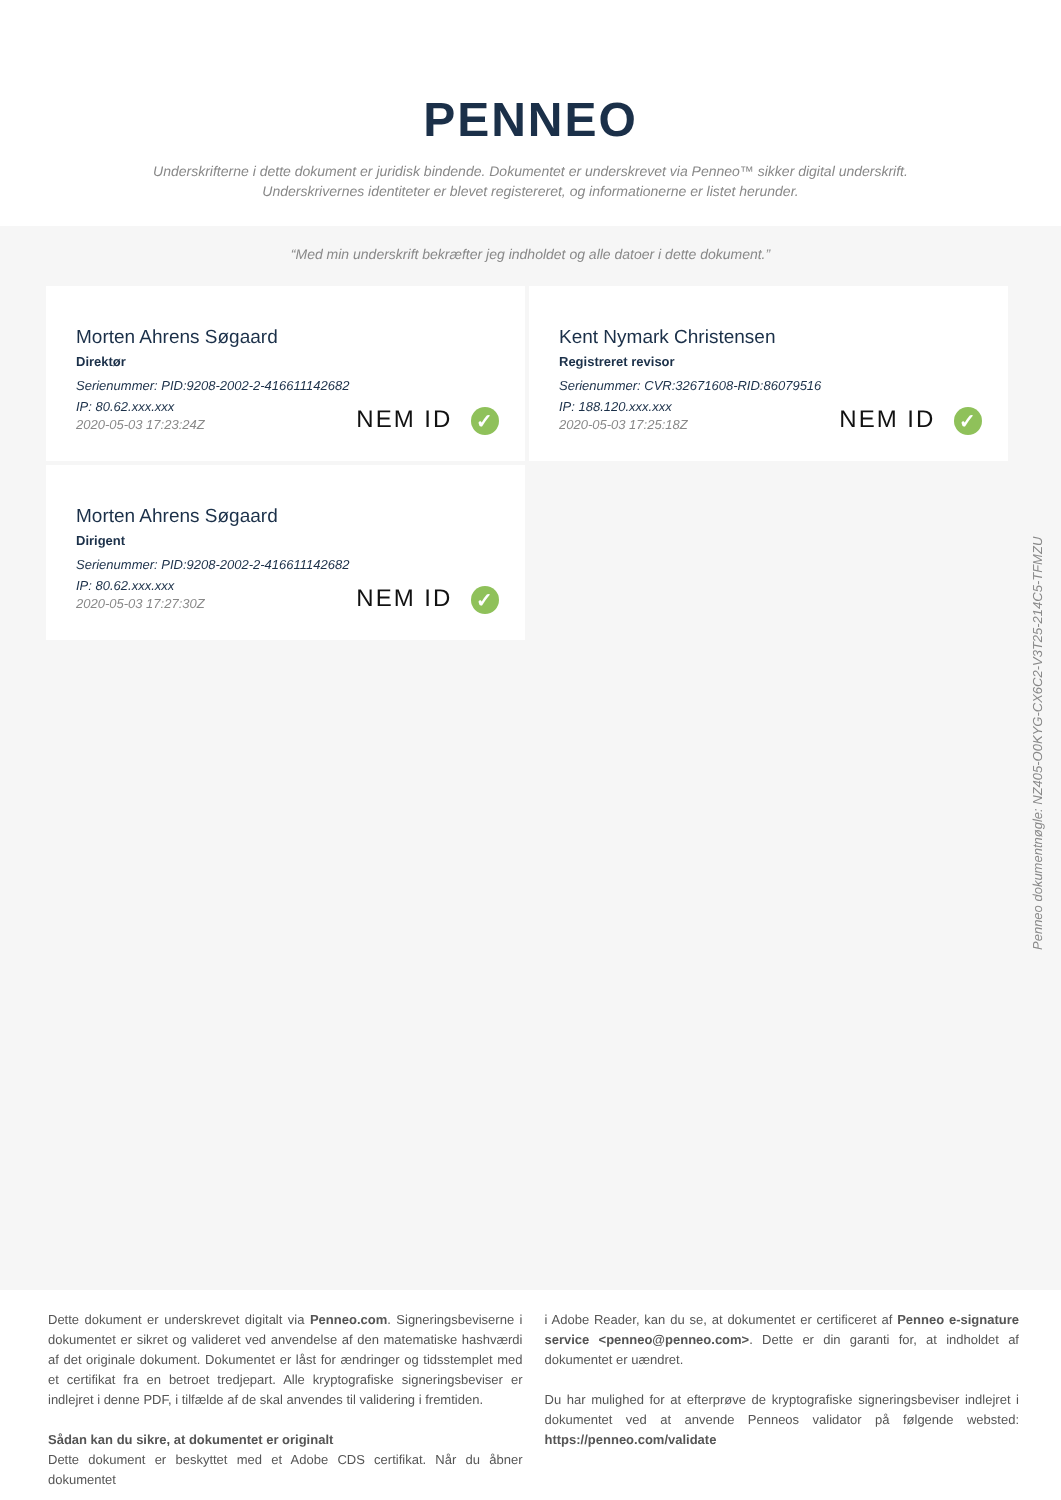PENNEO
Underskrifterne i dette dokument er juridisk bindende. Dokumentet er underskrevet via Penneo™ sikker digital underskrift.
Underskrivernes identiteter er blevet registereret, og informationerne er listet herunder.
“Med min underskrift bekræfter jeg indholdet og alle datoer i dette dokument.”
Morten Ahrens Søgaard
Direktør
Serienummer: PID:9208-2002-2-416611142682
IP: 80.62.xxx.xxx
2020-05-03 17:23:24Z
NEM ID ✓
Kent Nymark Christensen
Registreret revisor
Serienummer: CVR:32671608-RID:86079516
IP: 188.120.xxx.xxx
2020-05-03 17:25:18Z
NEM ID ✓
Morten Ahrens Søgaard
Dirigent
Serienummer: PID:9208-2002-2-416611142682
IP: 80.62.xxx.xxx
2020-05-03 17:27:30Z
NEM ID ✓
Penneo dokumentnøgle: NZ405-O0KYG-CX6C2-V3T25-214C5-TFMZU
Dette dokument er underskrevet digitalt via Penneo.com. Signeringsbeviserne i dokumentet er sikret og valideret ved anvendelse af den matematiske hashværdi af det originale dokument. Dokumentet er låst for ændringer og tidsstemplet med et certifikat fra en betroet tredjepart. Alle kryptografiske signeringsbeviser er indlejret i denne PDF, i tilfælde af de skal anvendes til validering i fremtiden.
Sådan kan du sikre, at dokumentet er originalt
Dette dokument er beskyttet med et Adobe CDS certifikat. Når du åbner dokumentet
i Adobe Reader, kan du se, at dokumentet er certificeret af Penneo e-signature service <penneo@penneo.com>. Dette er din garanti for, at indholdet af dokumentet er uændret.
Du har mulighed for at efterprøve de kryptografiske signeringsbeviser indlejret i dokumentet ved at anvende Penneos validator på følgende websted: https://penneo.com/validate